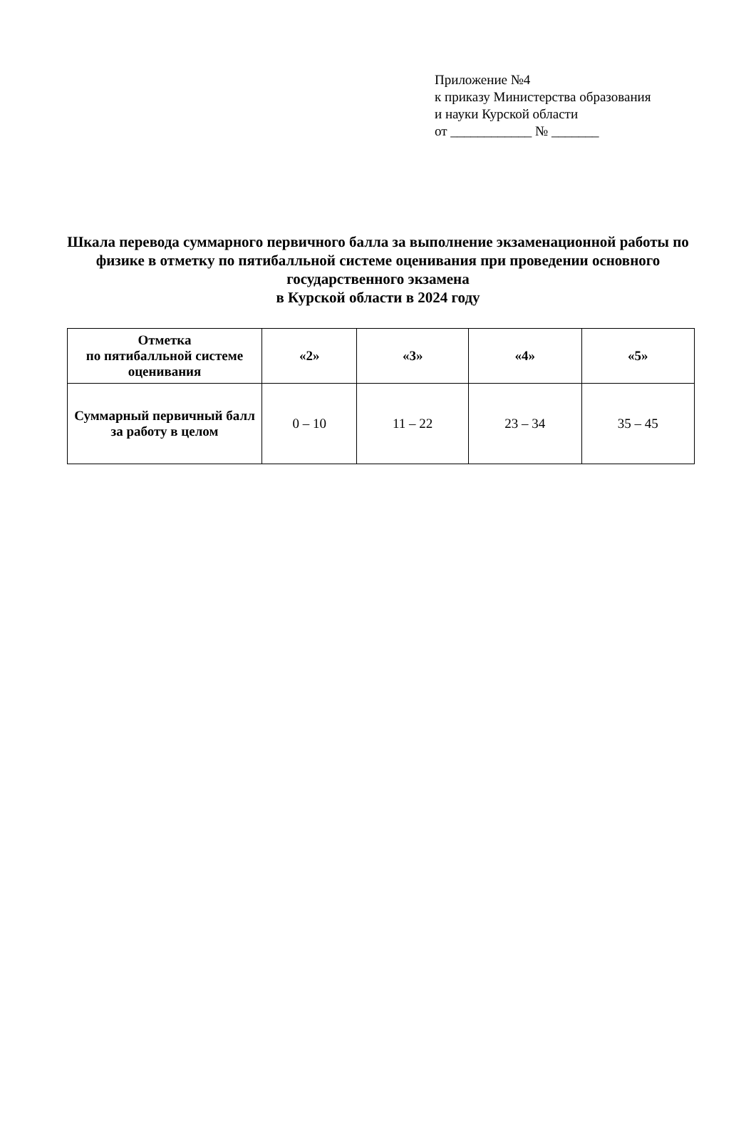Приложение №4
к приказу Министерства образования
и науки Курской области
от ____________ № _______
Шкала перевода суммарного первичного балла за выполнение экзаменационной работы по физике в отметку по пятибалльной системе оценивания при проведении основного государственного экзамена
в Курской области в 2024 году
| Отметка по пятибалльной системе оценивания | «2» | «3» | «4» | «5» |
| --- | --- | --- | --- | --- |
| Суммарный первичный балл за работу в целом | 0 – 10 | 11 – 22 | 23 – 34 | 35 – 45 |